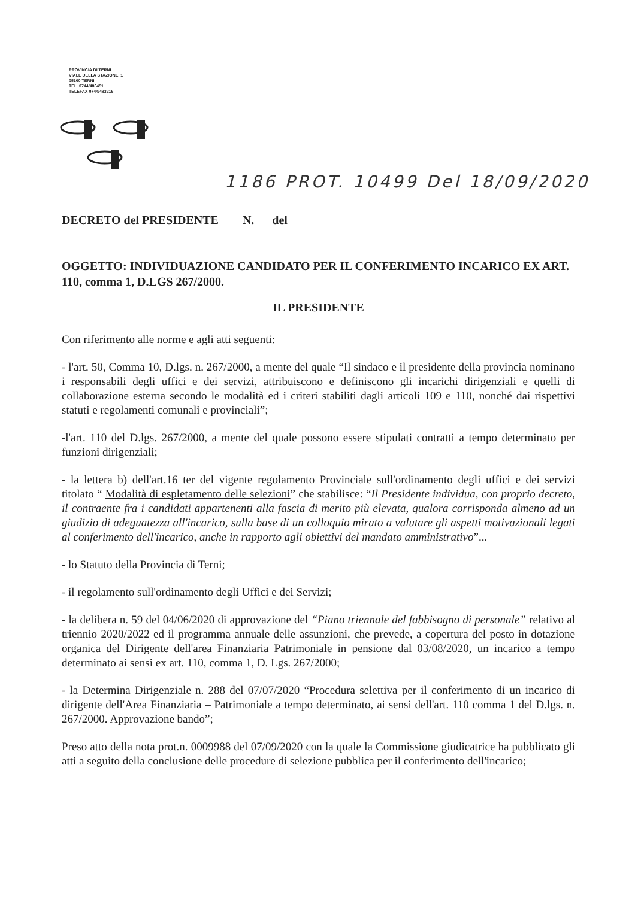PROVINCIA DI TERNI
VIALE DELLA STAZIONE, 1
05100 TERNI
TEL. 0744/483451
TELEFAX 0744/483216
1186 PROT. 10499 Del 18/09/2020
DECRETO del PRESIDENTE N. del
OGGETTO: INDIVIDUAZIONE CANDIDATO PER IL CONFERIMENTO INCARICO EX ART. 110, comma 1, D.LGS 267/2000.
IL PRESIDENTE
Con riferimento alle norme e agli atti seguenti:
- l'art. 50, Comma 10, D.lgs. n. 267/2000, a mente del quale “Il sindaco e il presidente della provincia nominano i responsabili degli uffici e dei servizi, attribuiscono e definiscono gli incarichi dirigenziali e quelli di collaborazione esterna secondo le modalità ed i criteri stabiliti dagli articoli 109 e 110, nonché dai rispettivi statuti e regolamenti comunali e provinciali”;
-l'art. 110 del D.lgs. 267/2000, a mente del quale possono essere stipulati contratti a tempo determinato per funzioni dirigenziali;
- la lettera b) dell'art.16 ter del vigente regolamento Provinciale sull'ordinamento degli uffici e dei servizi titolato “ Modalità di espletamento delle selezioni” che stabilisce: “Il Presidente individua, con proprio decreto, il contraente fra i candidati appartenenti alla fascia di merito più elevata, qualora corrisponda almeno ad un giudizio di adeguatezza all'incarico, sulla base di un colloquio mirato a valutare gli aspetti motivazionali legati al conferimento dell'incarico, anche in rapporto agli obiettivi del mandato amministrativo”...
- lo Statuto della Provincia di Terni;
- il regolamento sull'ordinamento degli Uffici e dei Servizi;
- la delibera n. 59 del 04/06/2020 di approvazione del “Piano triennale del fabbisogno di personale” relativo al triennio 2020/2022 ed il programma annuale delle assunzioni, che prevede, a copertura del posto in dotazione organica del Dirigente dell'area Finanziaria Patrimoniale in pensione dal 03/08/2020, un incarico a tempo determinato ai sensi ex art. 110, comma 1, D. Lgs. 267/2000;
- la Determina Dirigenziale n. 288 del 07/07/2020 “Procedura selettiva per il conferimento di un incarico di dirigente dell'Area Finanziaria – Patrimoniale a tempo determinato, ai sensi dell'art. 110 comma 1 del D.lgs. n. 267/2000. Approvazione bando”;
Preso atto della nota prot.n. 0009988 del 07/09/2020 con la quale la Commissione giudicatrice ha pubblicato gli atti a seguito della conclusione delle procedure di selezione pubblica per il conferimento dell'incarico;